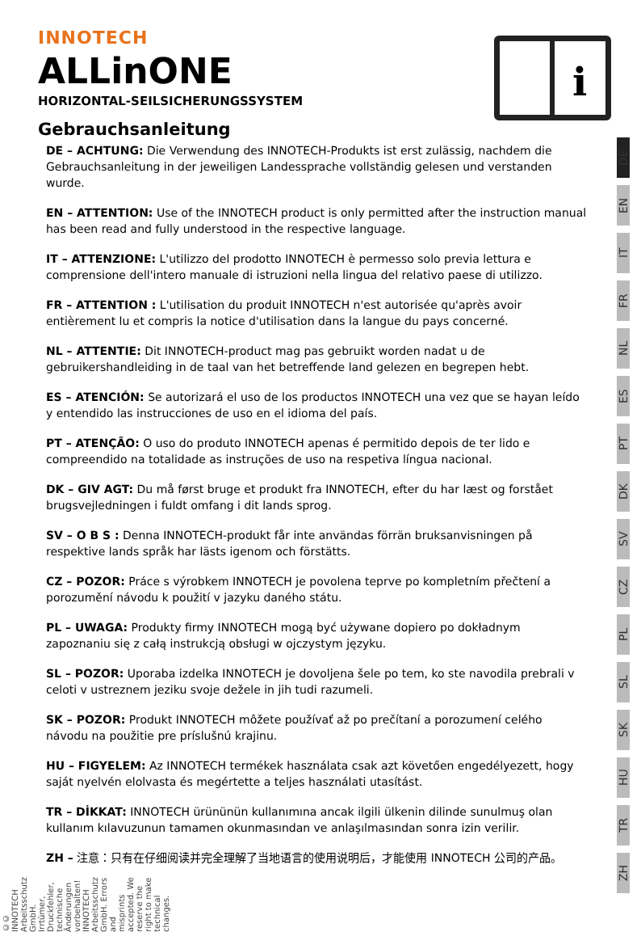INNOTECH
ALLinONE
HORIZONTAL-SEILSICHERUNGSSYSTEM
Gebrauchsanleitung
i
DE – ACHTUNG: Die Verwendung des INNOTECH-Produkts ist erst zulässig, nachdem die Gebrauchsanleitung in der jeweiligen Landessprache vollständig gelesen und verstanden wurde.
EN – ATTENTION: Use of the INNOTECH product is only permitted after the instruction manual has been read and fully understood in the respective language.
IT – ATTENZIONE: L'utilizzo del prodotto INNOTECH è permesso solo previa lettura e comprensione dell'intero manuale di istruzioni nella lingua del relativo paese di utilizzo.
FR – ATTENTION : L'utilisation du produit INNOTECH n'est autorisée qu'après avoir entièrement lu et compris la notice d'utilisation dans la langue du pays concerné.
NL – ATTENTIE: Dit INNOTECH-product mag pas gebruikt worden nadat u de gebruikershandleiding in de taal van het betreffende land gelezen en begrepen hebt.
ES – ATENCIÓN: Se autorizará el uso de los productos INNOTECH una vez que se hayan leído y entendido las instrucciones de uso en el idioma del país.
PT – ATENÇÃO: O uso do produto INNOTECH apenas é permitido depois de ter lido e compreendido na totalidade as instruções de uso na respetiva língua nacional.
DK – GIV AGT: Du må først bruge et produkt fra INNOTECH, efter du har læst og forstået brugsvejledningen i fuldt omfang i dit lands sprog.
SV – O B S : Denna INNOTECH-produkt får inte användas förrän bruksanvisningen på respektive lands språk har lästs igenom och förstätts.
CZ – POZOR: Práce s výrobkem INNOTECH je povolena teprve po kompletním přečtení a porozumění návodu k použití v jazyku daného státu.
PL – UWAGA: Produkty firmy INNOTECH mogą być używane dopiero po dokładnym zapoznaniu się z całą instrukcją obsługi w ojczystym języku.
SL – POZOR: Uporaba izdelka INNOTECH je dovoljena šele po tem, ko ste navodila prebrali v celoti v ustreznem jeziku svoje dežele in jih tudi razumeli.
SK – POZOR: Produkt INNOTECH môžete používať až po prečítaní a porozumení celého návodu na použitie pre príslušnú krajinu.
HU – FIGYELEM: Az INNOTECH termékek használata csak azt követően engedélyezett, hogy saját nyelvén elolvasta és megértette a teljes használati utasítást.
TR – DİKKAT: INNOTECH ürününün kullanımına ancak ilgili ülkenin dilinde sunulmuş olan kullanım kılavuzunun tamamen okunmasından ve anlaşılmasından sonra izin verilir.
ZH – 注意：只有在仔细阅读并完全理解了当地语言的使用说明后，才能使用 INNOTECH 公司的产品。
DE
EN
IT
FR
NL
ES
PT
DK
SV
CZ
PL
SL
SK
HU
TR
ZH
©© INNOTECH Arbeitsschutz GmbH. Irrtümer, Druckfehler, technische Änderungen vorbehalten! INNOTECH Arbeitsschutz GmbH. Errors and misprints accepted. We reserve the right to make technical changes.